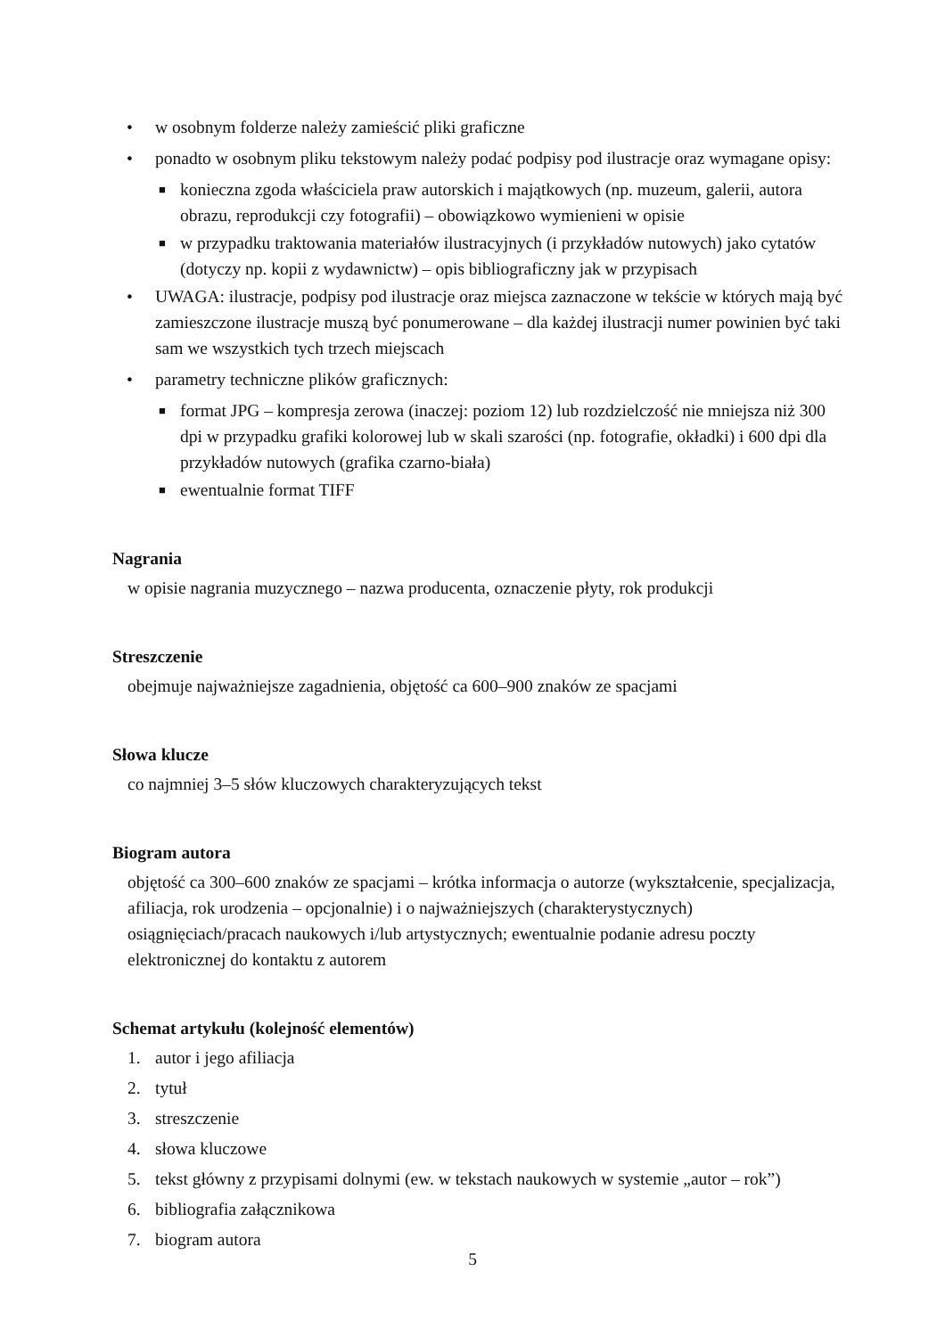• w osobnym folderze należy zamieścić pliki graficzne
• ponadto w osobnym pliku tekstowym należy podać podpisy pod ilustracje oraz wymagane opisy:
■ konieczna zgoda właściciela praw autorskich i majątkowych (np. muzeum, galerii, autora obrazu, reprodukcji czy fotografii) – obowiązkowo wymienieni w opisie
■ w przypadku traktowania materiałów ilustracyjnych (i przykładów nutowych) jako cytatów (dotyczy np. kopii z wydawnictw) – opis bibliograficzny jak w przypisach
• UWAGA: ilustracje, podpisy pod ilustracje oraz miejsca zaznaczone w tekście w których mają być zamieszczone ilustracje muszą być ponumerowane – dla każdej ilustracji numer powinien być taki sam we wszystkich tych trzech miejscach
• parametry techniczne plików graficznych:
■ format JPG – kompresja zerowa (inaczej: poziom 12) lub rozdzielczość nie mniejsza niż 300 dpi w przypadku grafiki kolorowej lub w skali szarości (np. fotografie, okładki) i 600 dpi dla przykładów nutowych (grafika czarno-biała)
■ ewentualnie format TIFF
Nagrania
w opisie nagrania muzycznego – nazwa producenta, oznaczenie płyty, rok produkcji
Streszczenie
obejmuje najważniejsze zagadnienia, objętość ca 600–900 znaków ze spacjami
Słowa klucze
co najmniej 3–5 słów kluczowych charakteryzujących tekst
Biogram autora
objętość ca 300–600 znaków ze spacjami – krótka informacja o autorze (wykształcenie, specjalizacja, afiliacja, rok urodzenia – opcjonalnie) i o najważniejszych (charakterystycznych) osiągnięciach/pracach naukowych i/lub artystycznych; ewentualnie podanie adresu poczty elektronicznej do kontaktu z autorem
Schemat artykułu (kolejność elementów)
1. autor i jego afiliacja
2. tytuł
3. streszczenie
4. słowa kluczowe
5. tekst główny z przypisami dolnymi (ew. w tekstach naukowych w systemie „autor – rok”)
6. bibliografia załącznikowa
7. biogram autora
5